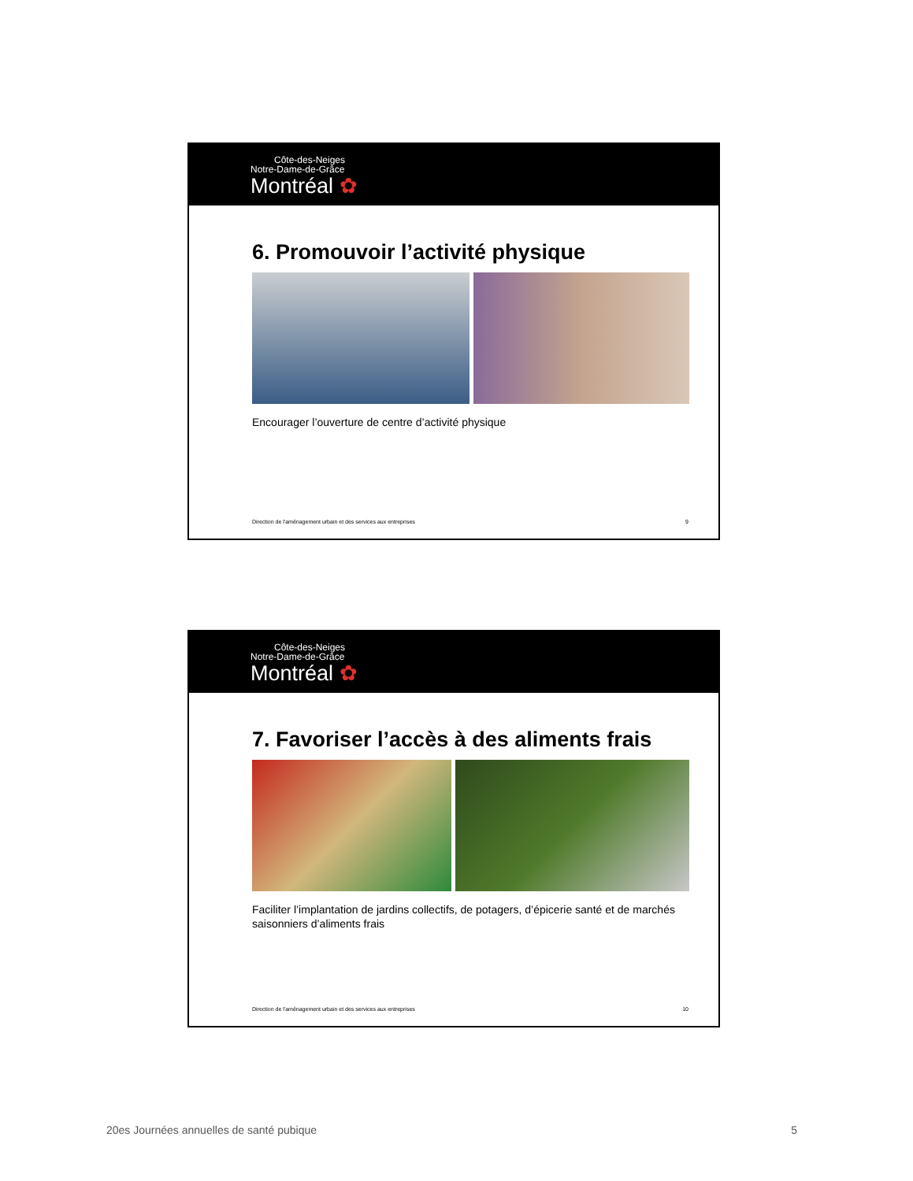Côte-des-Neiges
Notre-Dame-de-Grâce
Montréal ✿
6. Promouvoir l’activité physique
Encourager l’ouverture de centre d’activité physique
Direction de l'aménagement urbain et des services aux entreprises 9
Côte-des-Neiges
Notre-Dame-de-Grâce
Montréal ✿
7. Favoriser l’accès à des aliments frais
Faciliter l’implantation de jardins collectifs, de potagers, d’épicerie santé et de marchés saisonniers d’aliments frais
Direction de l'aménagement urbain et des services aux entreprises 10
20es Journées annuelles de santé pubique 5